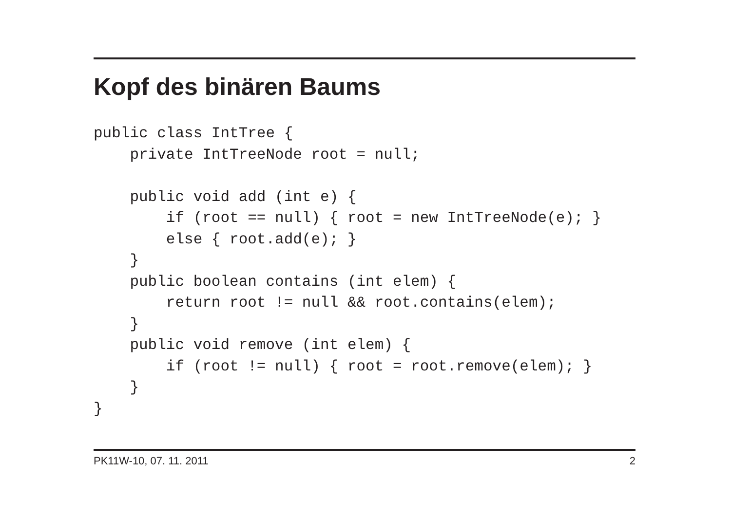Kopf des binären Baums
public class IntTree {
    private IntTreeNode root = null;

    public void add (int e) {
        if (root == null) { root = new IntTreeNode(e); }
        else { root.add(e); }
    }
    public boolean contains (int elem) {
        return root != null && root.contains(elem);
    }
    public void remove (int elem) {
        if (root != null) { root = root.remove(elem); }
    }
}
PK11W-10, 07. 11. 2011 2